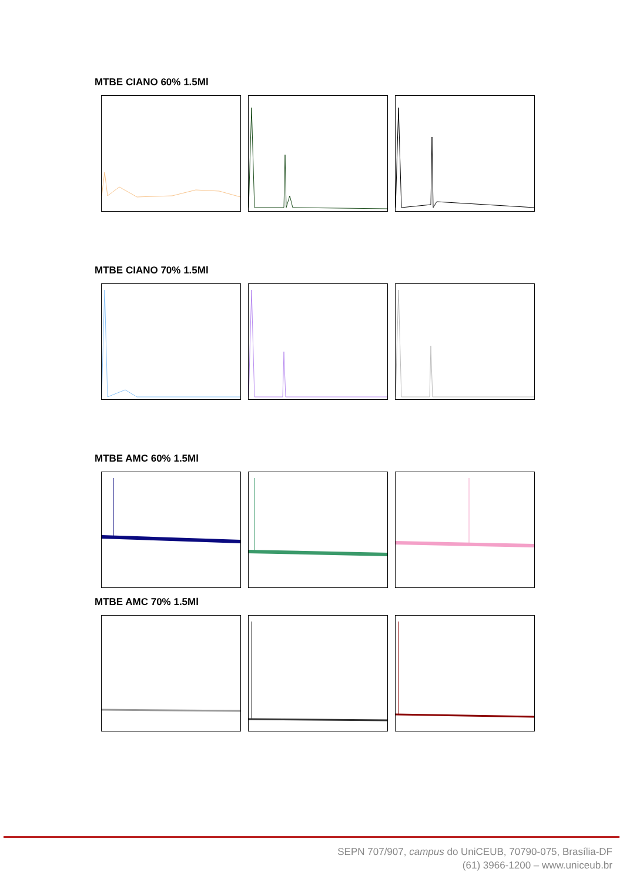MTBE CIANO 60% 1.5Ml
MTBE CIANO 70% 1.5Ml
MTBE AMC 60% 1.5Ml
MTBE AMC 70% 1.5Ml
SEPN 707/907, campus do UniCEUB, 70790-075, Brasília-DF
(61) 3966-1200 – www.uniceub.br